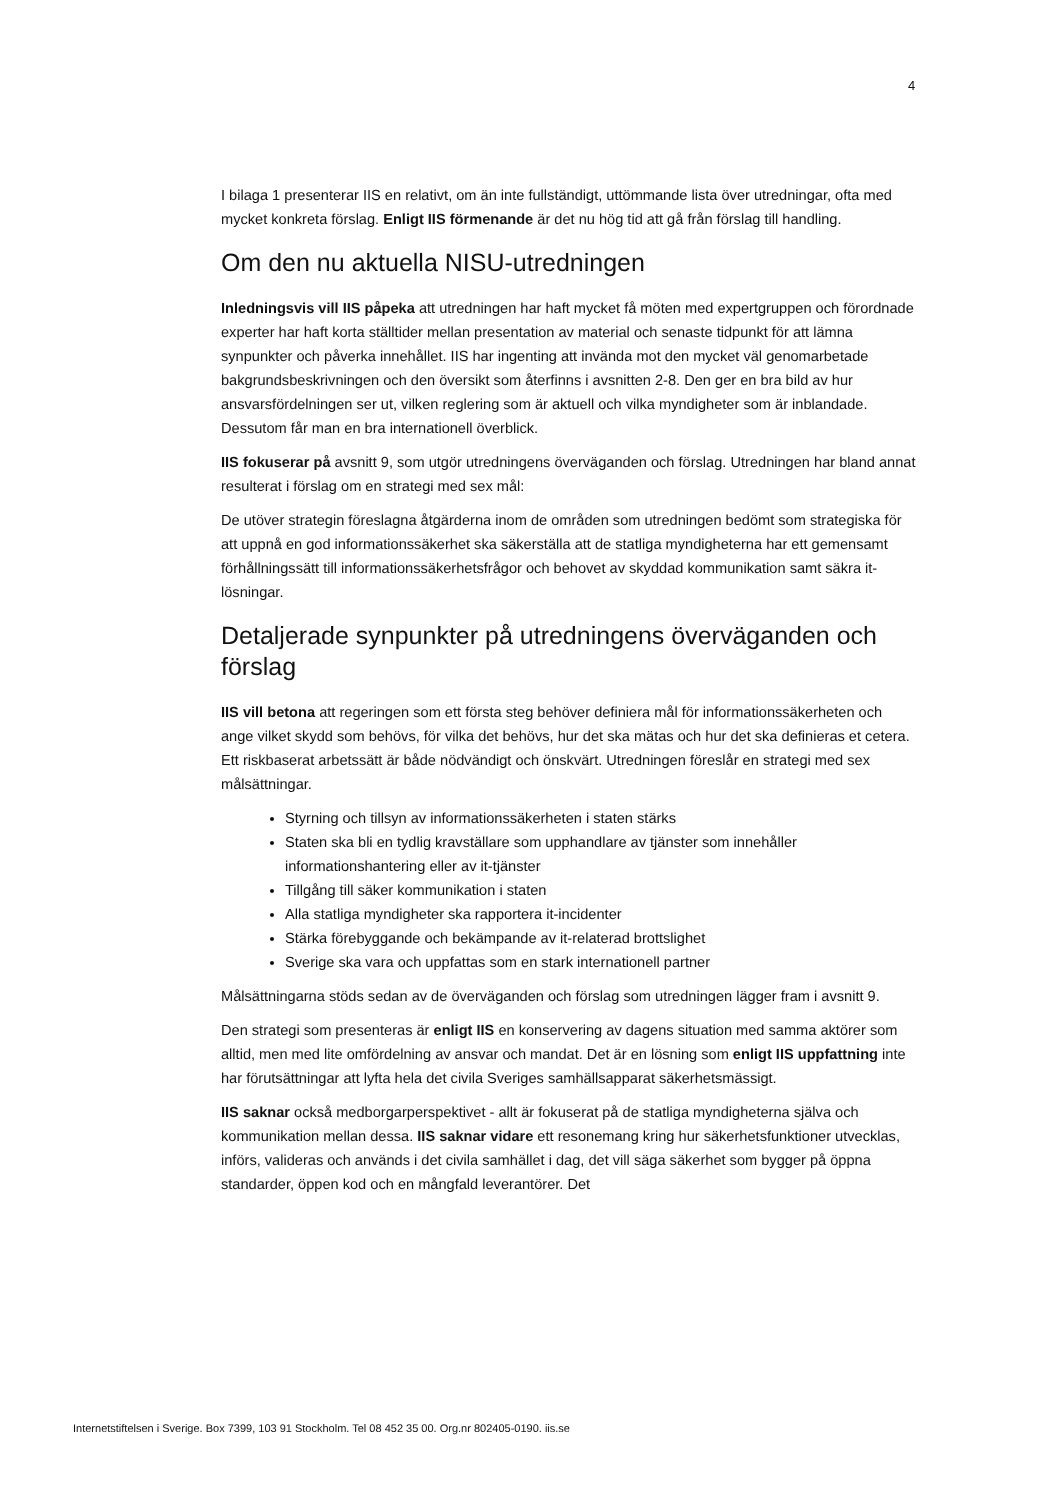4
I bilaga 1 presenterar IIS en relativt, om än inte fullständigt, uttömmande lista över utredningar, ofta med mycket konkreta förslag. Enligt IIS förmenande är det nu hög tid att gå från förslag till handling.
Om den nu aktuella NISU-utredningen
Inledningsvis vill IIS påpeka att utredningen har haft mycket få möten med expertgruppen och förordnade experter har haft korta ställtider mellan presentation av material och senaste tidpunkt för att lämna synpunkter och påverka innehållet. IIS har ingenting att invända mot den mycket väl genomarbetade bakgrundsbeskrivningen och den översikt som återfinns i avsnitten 2-8. Den ger en bra bild av hur ansvarsfördelningen ser ut, vilken reglering som är aktuell och vilka myndigheter som är inblandade. Dessutom får man en bra internationell överblick.
IIS fokuserar på avsnitt 9, som utgör utredningens överväganden och förslag. Utredningen har bland annat resulterat i förslag om en strategi med sex mål:
De utöver strategin föreslagna åtgärderna inom de områden som utredningen bedömt som strategiska för att uppnå en god informationssäkerhet ska säkerställa att de statliga myndigheterna har ett gemensamt förhållningssätt till informationssäkerhetsfrågor och behovet av skyddad kommunikation samt säkra it-lösningar.
Detaljerade synpunkter på utredningens överväganden och förslag
IIS vill betona att regeringen som ett första steg behöver definiera mål för informationssäkerheten och ange vilket skydd som behövs, för vilka det behövs, hur det ska mätas och hur det ska definieras et cetera. Ett riskbaserat arbetssätt är både nödvändigt och önskvärt. Utredningen föreslår en strategi med sex målsättningar.
Styrning och tillsyn av informationssäkerheten i staten stärks
Staten ska bli en tydlig kravställare som upphandlare av tjänster som innehåller informationshantering eller av it-tjänster
Tillgång till säker kommunikation i staten
Alla statliga myndigheter ska rapportera it-incidenter
Stärka förebyggande och bekämpande av it-relaterad brottslighet
Sverige ska vara och uppfattas som en stark internationell partner
Målsättningarna stöds sedan av de överväganden och förslag som utredningen lägger fram i avsnitt 9.
Den strategi som presenteras är enligt IIS en konservering av dagens situation med samma aktörer som alltid, men med lite omfördelning av ansvar och mandat. Det är en lösning som enligt IIS uppfattning inte har förutsättningar att lyfta hela det civila Sveriges samhällsapparat säkerhetsmässigt.
IIS saknar också medborgarperspektivet - allt är fokuserat på de statliga myndigheterna själva och kommunikation mellan dessa. IIS saknar vidare ett resonemang kring hur säkerhetsfunktioner utvecklas, införs, valideras och används i det civila samhället i dag, det vill säga säkerhet som bygger på öppna standarder, öppen kod och en mångfald leverantörer. Det
Internetstiftelsen i Sverige. Box 7399, 103 91 Stockholm. Tel 08 452 35 00. Org.nr 802405-0190. iis.se